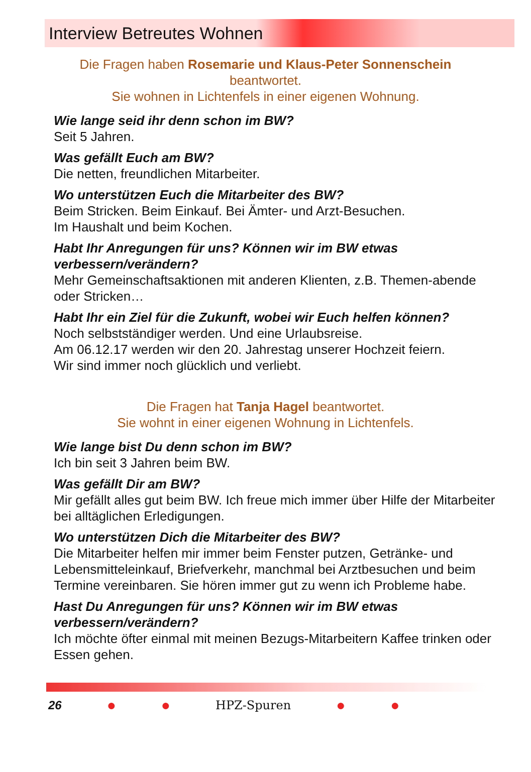Interview Betreutes Wohnen
Die Fragen haben Rosemarie und Klaus-Peter Sonnenschein
beantwortet.
Sie wohnen in Lichtenfels in einer eigenen Wohnung.
Wie lange seid ihr denn schon im BW?
Seit 5 Jahren.
Was gefällt Euch am BW?
Die netten, freundlichen Mitarbeiter.
Wo unterstützen Euch die Mitarbeiter des BW?
Beim Stricken. Beim Einkauf. Bei Ämter- und Arzt-Besuchen.
Im Haushalt und beim Kochen.
Habt Ihr Anregungen für uns? Können wir im BW etwas verbessern/verändern?
Mehr Gemeinschaftsaktionen mit anderen Klienten, z.B. Themen-abende oder Stricken…
Habt Ihr ein Ziel für die Zukunft, wobei wir Euch helfen können?
Noch selbstständiger werden. Und eine Urlaubsreise.
Am 06.12.17 werden wir den 20. Jahrestag unserer Hochzeit feiern.
Wir sind immer noch glücklich und verliebt.
Die Fragen hat Tanja Hagel beantwortet.
Sie wohnt in einer eigenen Wohnung in Lichtenfels.
Wie lange bist Du denn schon im BW?
Ich bin seit 3 Jahren beim BW.
Was gefällt Dir am BW?
Mir gefällt alles gut beim BW. Ich freue mich immer über Hilfe der Mitarbeiter bei alltäglichen Erledigungen.
Wo unterstützen Dich die Mitarbeiter des BW?
Die Mitarbeiter helfen mir immer beim Fenster putzen, Getränke- und Lebensmitteleinkauf, Briefverkehr, manchmal bei Arztbesuchen und beim Termine vereinbaren. Sie hören immer gut zu wenn ich Probleme habe.
Hast Du Anregungen für uns? Können wir im BW etwas verbessern/verändern?
Ich möchte öfter einmal mit meinen Bezugs-Mitarbeitern Kaffee trinken oder Essen gehen.
26 ● ● HPZ-Spuren ● ●